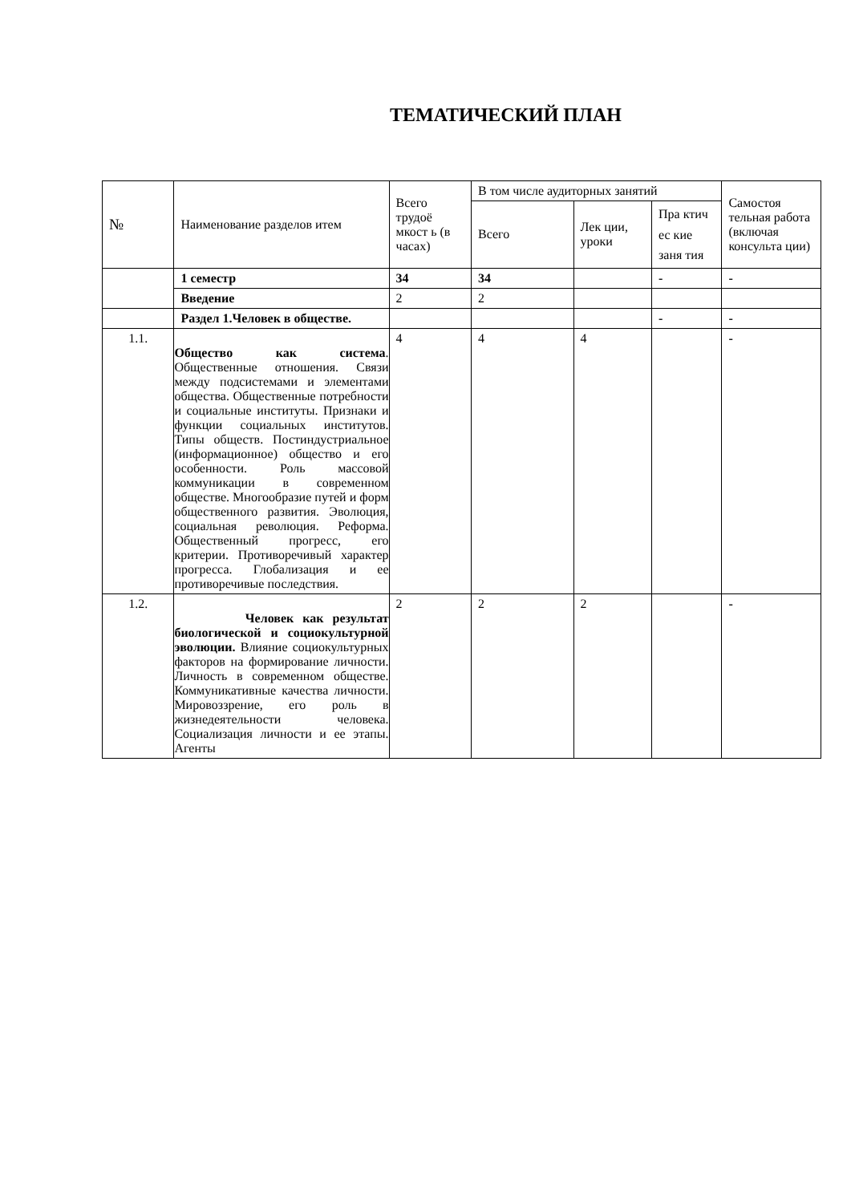ТЕМАТИЧЕСКИЙ ПЛАН
| № | Наименование разделов итем | Всего трудоё мкост ь (в часах) | В том числе аудиторных занятий | | | Самостоя тельная работа (включая консульта ции) |
| --- | --- | --- | --- | --- | --- | --- |
| | | | Всего | Лек ции, уроки | Пра ктич ес кие заня тия | |
| | 1 семестр | 34 | 34 | | - | - |
| | Введение | 2 | 2 | | | |
| | Раздел 1.Человек в обществе. | | | | - | - |
| 1.1. | Общество как система . Общественные отношения. Связи между подсистемами и элементами общества. Общественные потребности и социальные институты. Признаки и функции социальных институтов. Типы обществ. Постиндустриальное (информационное) общество и его особенности. Роль массовой коммуникации в современном обществе. Многообразие путей и форм общественного развития. Эволюция, социальная революция. Реформа. Общественный прогресс, его критерии. Противоречивый характер прогресса. Глобализация и ее противоречивые последствия. | 4 | 4 | 4 | | - |
| 1.2. | Человек как результат биологической и социокультурной эволюции. Влияние социокультурных факторов на формирование личности. Личность в современном обществе. Коммуникативные качества личности. Мировоззрение, его роль в жизнедеятельности человека. Социализация личности и ее этапы. Агенты | 2 | 2 | 2 | | - |